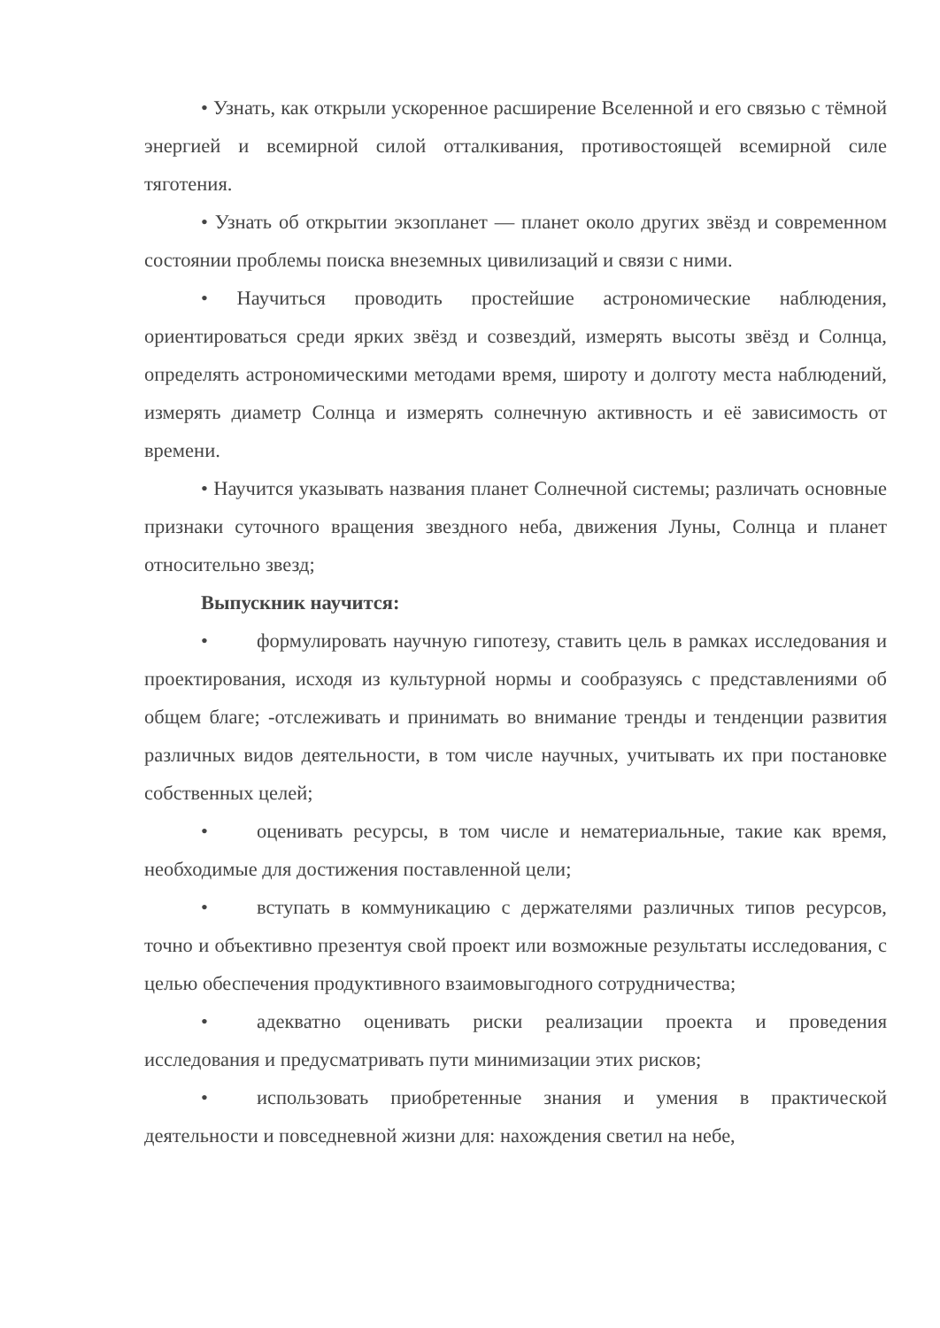• Узнать, как открыли ускоренное расширение Вселенной и его связью с тёмной энергией и всемирной силой отталкивания, противостоящей всемирной силе тяготения.
• Узнать об открытии экзопланет — планет около других звёзд и современном состоянии проблемы поиска внеземных цивилизаций и связи с ними.
• Научиться проводить простейшие астрономические наблюдения, ориентироваться среди ярких звёзд и созвездий, измерять высоты звёзд и Солнца, определять астрономическими методами время, широту и долготу места наблюдений, измерять диаметр Солнца и измерять солнечную активность и её зависимость от времени.
• Научится указывать названия планет Солнечной системы; различать основные признаки суточного вращения звездного неба, движения Луны, Солнца и планет относительно звезд;
Выпускник научится:
• формулировать научную гипотезу, ставить цель в рамках исследования и проектирования, исходя из культурной нормы и сообразуясь с представлениями об общем благе; -отслеживать и принимать во внимание тренды и тенденции развития различных видов деятельности, в том числе научных, учитывать их при постановке собственных целей;
• оценивать ресурсы, в том числе и нематериальные, такие как время, необходимые для достижения поставленной цели;
• вступать в коммуникацию с держателями различных типов ресурсов, точно и объективно презентуя свой проект или возможные результаты исследования, с целью обеспечения продуктивного взаимовыгодного сотрудничества;
• адекватно оценивать риски реализации проекта и проведения исследования и предусматривать пути минимизации этих рисков;
• использовать приобретенные знания и умения в практической деятельности и повседневной жизни для: нахождения светил на небе,